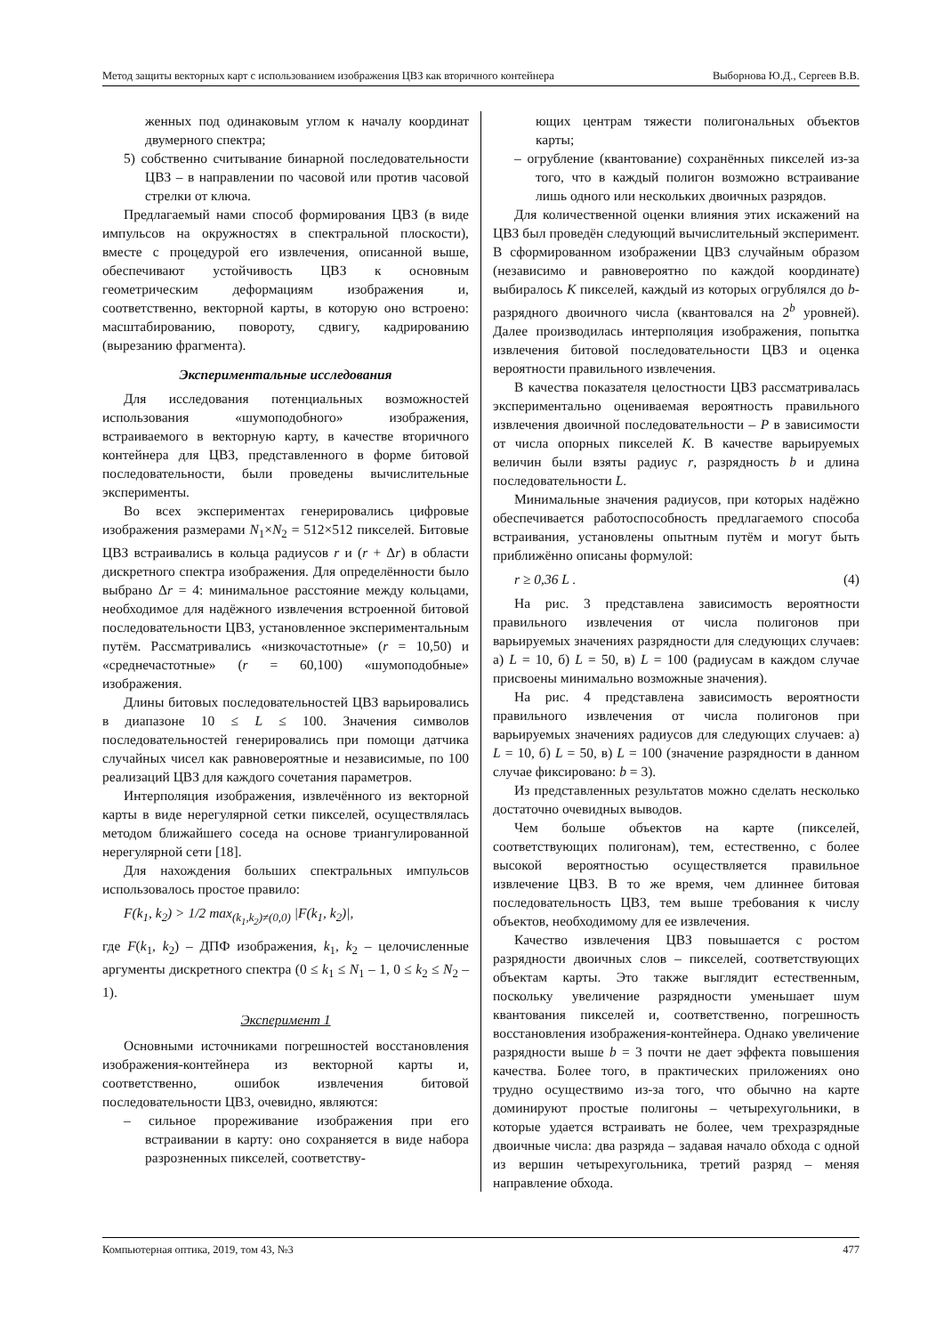Метод защиты векторных карт с использованием изображения ЦВЗ как вторичного контейнера Выборнова Ю.Д., Сергеев В.В.
женных под одинаковым углом к началу координат двумерного спектра;
5) собственно считывание бинарной последовательности ЦВЗ – в направлении по часовой или против часовой стрелки от ключа.
Предлагаемый нами способ формирования ЦВЗ (в виде импульсов на окружностях в спектральной плоскости), вместе с процедурой его извлечения, описанной выше, обеспечивают устойчивость ЦВЗ к основным геометрическим деформациям изображения и, соответственно, векторной карты, в которую оно встроено: масштабированию, повороту, сдвигу, кадрированию (вырезанию фрагмента).
Экспериментальные исследования
Для исследования потенциальных возможностей использования «шумоподобного» изображения, встраиваемого в векторную карту, в качестве вторичного контейнера для ЦВЗ, представленного в форме битовой последовательности, были проведены вычислительные эксперименты.
Во всех экспериментах генерировались цифровые изображения размерами N<sub>1</sub>×N<sub>2</sub> = 512×512 пикселей. Битовые ЦВЗ встраивались в кольца радиусов r и (r + Δr) в области дискретного спектра изображения. Для определённости было выбрано Δr = 4: минимальное расстояние между кольцами, необходимое для надёжного извлечения встроенной битовой последовательности ЦВЗ, установленное экспериментальным путём. Рассматривались «низкочастотные» (r = 10,50) и «среднечастотные» (r = 60,100) «шумоподобные» изображения.
Длины битовых последовательностей ЦВЗ варьировались в диапазоне 10 ≤ L ≤ 100. Значения символов последовательностей генерировались при помощи датчика случайных чисел как равновероятные и независимые, по 100 реализаций ЦВЗ для каждого сочетания параметров.
Интерполяция изображения, извлечённого из векторной карты в виде нерегулярной сетки пикселей, осуществлялась методом ближайшего соседа на основе триангулированной нерегулярной сети [18].
Для нахождения больших спектральных импульсов использовалось простое правило:
F(k<sub>1</sub>, k<sub>2</sub>) > 1/2 max<sub>(k<sub>1</sub>,k<sub>2</sub>)≠(0,0)</sub> |F(k<sub>1</sub>, k<sub>2</sub>)|,
где F(k<sub>1</sub>, k<sub>2</sub>) – ДПФ изображения, k<sub>1</sub>, k<sub>2</sub> – целочисленные аргументы дискретного спектра (0 ≤ k<sub>1</sub> ≤ N<sub>1</sub> – 1, 0 ≤ k<sub>2</sub> ≤ N<sub>2</sub> – 1).
Эксперимент 1
Основными источниками погрешностей восстановления изображения-контейнера из векторной карты и, соответственно, ошибок извлечения битовой последовательности ЦВЗ, очевидно, являются:
– сильное прореживание изображения при его встраивании в карту: оно сохраняется в виде набора разрозненных пикселей, соответству-
ющих центрам тяжести полигональных объектов карты;
– огрубление (квантование) сохранённых пикселей из-за того, что в каждый полигон возможно встраивание лишь одного или нескольких двоичных разрядов.
Для количественной оценки влияния этих искажений на ЦВЗ был проведён следующий вычислительный эксперимент. В сформированном изображении ЦВЗ случайным образом (независимо и равновероятно по каждой координате) выбиралось K пикселей, каждый из которых огрублялся до b-разрядного двоичного числа (квантовался на 2<sup>b</sup> уровней). Далее производилась интерполяция изображения, попытка извлечения битовой последовательности ЦВЗ и оценка вероятности правильного извлечения.
В качества показателя целостности ЦВЗ рассматривалась экспериментально оцениваемая вероятность правильного извлечения двоичной последовательности – P в зависимости от числа опорных пикселей K. В качестве варьируемых величин были взяты радиус r, разрядность b и длина последовательности L.
Минимальные значения радиусов, при которых надёжно обеспечивается работоспособность предлагаемого способа встраивания, установлены опытным путём и могут быть приближённо описаны формулой:
r ≥ 0,36 L . (4)
На рис. 3 представлена зависимость вероятности правильного извлечения от числа полигонов при варьируемых значениях разрядности для следующих случаев: а) L = 10, б) L = 50, в) L = 100 (радиусам в каждом случае присвоены минимально возможные значения).
На рис. 4 представлена зависимость вероятности правильного извлечения от числа полигонов при варьируемых значениях радиусов для следующих случаев: а) L = 10, б) L = 50, в) L = 100 (значение разрядности в данном случае фиксировано: b = 3).
Из представленных результатов можно сделать несколько достаточно очевидных выводов.
Чем больше объектов на карте (пикселей, соответствующих полигонам), тем, естественно, с более высокой вероятностью осуществляется правильное извлечение ЦВЗ. В то же время, чем длиннее битовая последовательность ЦВЗ, тем выше требования к числу объектов, необходимому для ее извлечения.
Качество извлечения ЦВЗ повышается с ростом разрядности двоичных слов – пикселей, соответствующих объектам карты. Это также выглядит естественным, поскольку увеличение разрядности уменьшает шум квантования пикселей и, соответственно, погрешность восстановления изображения-контейнера. Однако увеличение разрядности выше b = 3 почти не дает эффекта повышения качества. Более того, в практических приложениях оно трудно осуществимо из-за того, что обычно на карте доминируют простые полигоны – четырехугольники, в которые удается встраивать не более, чем трехразрядные двоичные числа: два разряда – задавая начало обхода с одной из вершин четырехугольника, третий разряд – меняя направление обхода.
Компьютерная оптика, 2019, том 43, №3 477